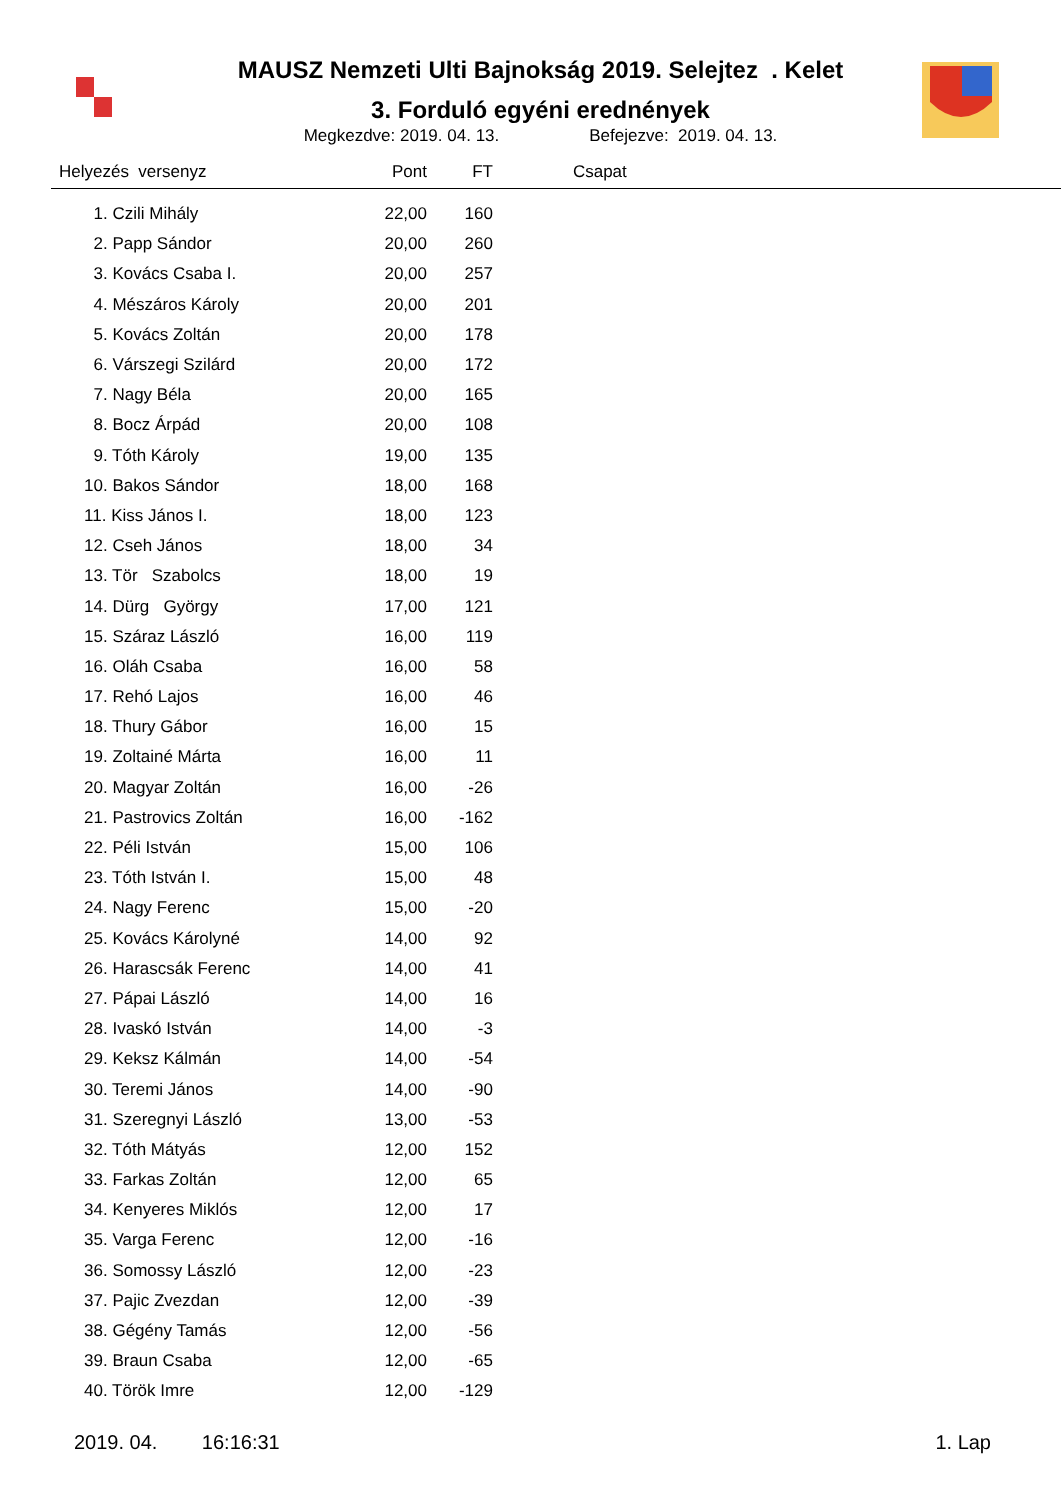MAUSZ Nemzeti Ulti Bajnokság 2019. Selejtez . Kelet
3. Forduló egyéni erednények
Megkezdve: 2019. 04. 13. Befejezve: 2019. 04. 13.
| Helyezés versenyz | Pont | FT | Csapat |
| --- | --- | --- | --- |
| 1. Czili Mihály | 22,00 | 160 | |
| 2. Papp Sándor | 20,00 | 260 | |
| 3. Kovács Csaba I. | 20,00 | 257 | |
| 4. Mészáros Károly | 20,00 | 201 | |
| 5. Kovács Zoltán | 20,00 | 178 | |
| 6. Várszegi Szilárd | 20,00 | 172 | |
| 7. Nagy Béla | 20,00 | 165 | |
| 8. Bocz Árpád | 20,00 | 108 | |
| 9. Tóth Károly | 19,00 | 135 | |
| 10. Bakos Sándor | 18,00 | 168 | |
| 11. Kiss János I. | 18,00 | 123 | |
| 12. Cseh János | 18,00 | 34 | |
| 13. Tör Szabolcs | 18,00 | 19 | |
| 14. Dürg György | 17,00 | 121 | |
| 15. Száraz László | 16,00 | 119 | |
| 16. Oláh Csaba | 16,00 | 58 | |
| 17. Rehó Lajos | 16,00 | 46 | |
| 18. Thury Gábor | 16,00 | 15 | |
| 19. Zoltainé Márta | 16,00 | 11 | |
| 20. Magyar Zoltán | 16,00 | -26 | |
| 21. Pastrovics Zoltán | 16,00 | -162 | |
| 22. Péli István | 15,00 | 106 | |
| 23. Tóth István I. | 15,00 | 48 | |
| 24. Nagy Ferenc | 15,00 | -20 | |
| 25. Kovács Károlyné | 14,00 | 92 | |
| 26. Harascsák Ferenc | 14,00 | 41 | |
| 27. Pápai László | 14,00 | 16 | |
| 28. Ivaskó István | 14,00 | -3 | |
| 29. Keksz Kálmán | 14,00 | -54 | |
| 30. Teremi János | 14,00 | -90 | |
| 31. Szeregnyi László | 13,00 | -53 | |
| 32. Tóth Mátyás | 12,00 | 152 | |
| 33. Farkas Zoltán | 12,00 | 65 | |
| 34. Kenyeres Miklós | 12,00 | 17 | |
| 35. Varga Ferenc | 12,00 | -16 | |
| 36. Somossy László | 12,00 | -23 | |
| 37. Pajic Zvezdan | 12,00 | -39 | |
| 38. Gégény Tamás | 12,00 | -56 | |
| 39. Braun Csaba | 12,00 | -65 | |
| 40. Török Imre | 12,00 | -129 | |
2019. 04. 16:16:31 1. Lap